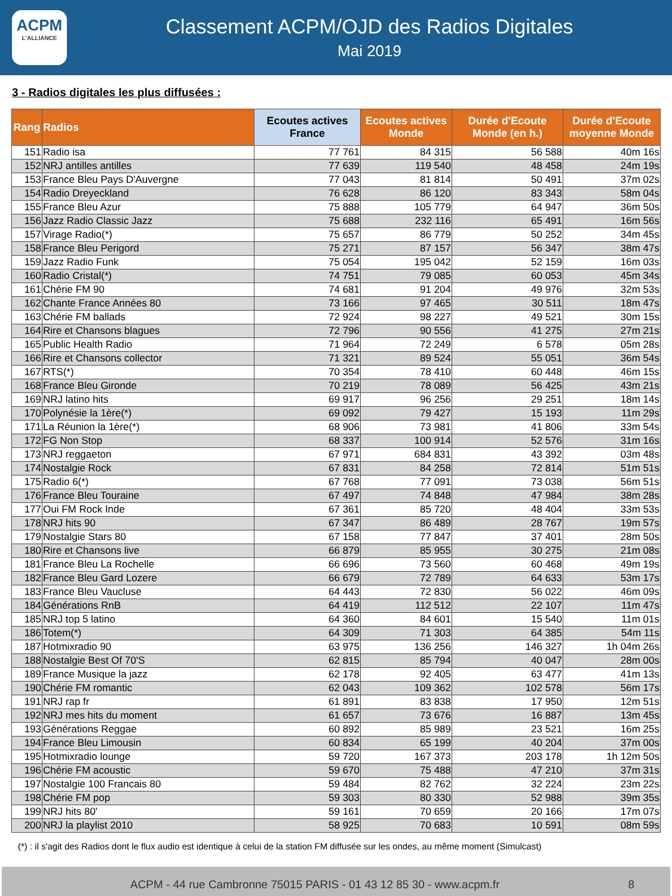ACPM
L'ALLIANCE
Classement ACPM/OJD des Radios Digitales
Mai 2019
3 - Radios digitales les plus diffusées :
| Rang | Radios | Ecoutes actives France | Ecoutes actives Monde | Durée d'Ecoute Monde (en h.) | Durée d'Ecoute moyenne Monde |
| --- | --- | --- | --- | --- | --- |
| 151 | Radio isa | 77 761 | 84 315 | 56 588 | 40m 16s |
| 152 | NRJ antilles antilles | 77 639 | 119 540 | 48 458 | 24m 19s |
| 153 | France Bleu Pays D'Auvergne | 77 043 | 81 814 | 50 491 | 37m 02s |
| 154 | Radio Dreyeckland | 76 628 | 86 120 | 83 343 | 58m 04s |
| 155 | France Bleu Azur | 75 888 | 105 779 | 64 947 | 36m 50s |
| 156 | Jazz Radio Classic Jazz | 75 688 | 232 116 | 65 491 | 16m 56s |
| 157 | Virage Radio(*) | 75 657 | 86 779 | 50 252 | 34m 45s |
| 158 | France Bleu Perigord | 75 271 | 87 157 | 56 347 | 38m 47s |
| 159 | Jazz Radio Funk | 75 054 | 195 042 | 52 159 | 16m 03s |
| 160 | Radio Cristal(*) | 74 751 | 79 085 | 60 053 | 45m 34s |
| 161 | Chérie FM 90 | 74 681 | 91 204 | 49 976 | 32m 53s |
| 162 | Chante France Années 80 | 73 166 | 97 465 | 30 511 | 18m 47s |
| 163 | Chérie FM ballads | 72 924 | 98 227 | 49 521 | 30m 15s |
| 164 | Rire et Chansons blagues | 72 796 | 90 556 | 41 275 | 27m 21s |
| 165 | Public Health Radio | 71 964 | 72 249 | 6 578 | 05m 28s |
| 166 | Rire et Chansons collector | 71 321 | 89 524 | 55 051 | 36m 54s |
| 167 | RTS(*) | 70 354 | 78 410 | 60 448 | 46m 15s |
| 168 | France Bleu Gironde | 70 219 | 78 089 | 56 425 | 43m 21s |
| 169 | NRJ latino hits | 69 917 | 96 256 | 29 251 | 18m 14s |
| 170 | Polynésie la 1ère(*) | 69 092 | 79 427 | 15 193 | 11m 29s |
| 171 | La Réunion la 1ère(*) | 68 906 | 73 981 | 41 806 | 33m 54s |
| 172 | FG Non Stop | 68 337 | 100 914 | 52 576 | 31m 16s |
| 173 | NRJ reggaeton | 67 971 | 684 831 | 43 392 | 03m 48s |
| 174 | Nostalgie Rock | 67 831 | 84 258 | 72 814 | 51m 51s |
| 175 | Radio 6(*) | 67 768 | 77 091 | 73 038 | 56m 51s |
| 176 | France Bleu Touraine | 67 497 | 74 848 | 47 984 | 38m 28s |
| 177 | Oui FM Rock Inde | 67 361 | 85 720 | 48 404 | 33m 53s |
| 178 | NRJ hits 90 | 67 347 | 86 489 | 28 767 | 19m 57s |
| 179 | Nostalgie Stars 80 | 67 158 | 77 847 | 37 401 | 28m 50s |
| 180 | Rire et Chansons live | 66 879 | 85 955 | 30 275 | 21m 08s |
| 181 | France Bleu La Rochelle | 66 696 | 73 560 | 60 468 | 49m 19s |
| 182 | France Bleu Gard Lozere | 66 679 | 72 789 | 64 633 | 53m 17s |
| 183 | France Bleu Vaucluse | 64 443 | 72 830 | 56 022 | 46m 09s |
| 184 | Générations RnB | 64 419 | 112 512 | 22 107 | 11m 47s |
| 185 | NRJ top 5 latino | 64 360 | 84 601 | 15 540 | 11m 01s |
| 186 | Totem(*) | 64 309 | 71 303 | 64 385 | 54m 11s |
| 187 | Hotmixradio 90 | 63 975 | 136 256 | 146 327 | 1h 04m 26s |
| 188 | Nostalgie Best Of 70'S | 62 815 | 85 794 | 40 047 | 28m 00s |
| 189 | France Musique la jazz | 62 178 | 92 405 | 63 477 | 41m 13s |
| 190 | Chérie FM romantic | 62 043 | 109 362 | 102 578 | 56m 17s |
| 191 | NRJ rap fr | 61 891 | 83 838 | 17 950 | 12m 51s |
| 192 | NRJ mes hits du moment | 61 657 | 73 676 | 16 887 | 13m 45s |
| 193 | Générations Reggae | 60 892 | 85 989 | 23 521 | 16m 25s |
| 194 | France Bleu Limousin | 60 834 | 65 199 | 40 204 | 37m 00s |
| 195 | Hotmixradio lounge | 59 720 | 167 373 | 203 178 | 1h 12m 50s |
| 196 | Chérie FM acoustic | 59 670 | 75 488 | 47 210 | 37m 31s |
| 197 | Nostalgie 100 Francais 80 | 59 484 | 82 762 | 32 224 | 23m 22s |
| 198 | Chérie FM pop | 59 303 | 80 330 | 52 988 | 39m 35s |
| 199 | NRJ hits 80' | 59 161 | 70 659 | 20 166 | 17m 07s |
| 200 | NRJ la playlist 2010 | 58 925 | 70 683 | 10 591 | 08m 59s |
(*) : il s'agit des Radios dont le flux audio est identique à celui de la station FM diffusée sur les ondes, au même moment (Simulcast)
ACPM - 44 rue Cambronne 75015 PARIS - 01 43 12 85 30 - www.acpm.fr 8